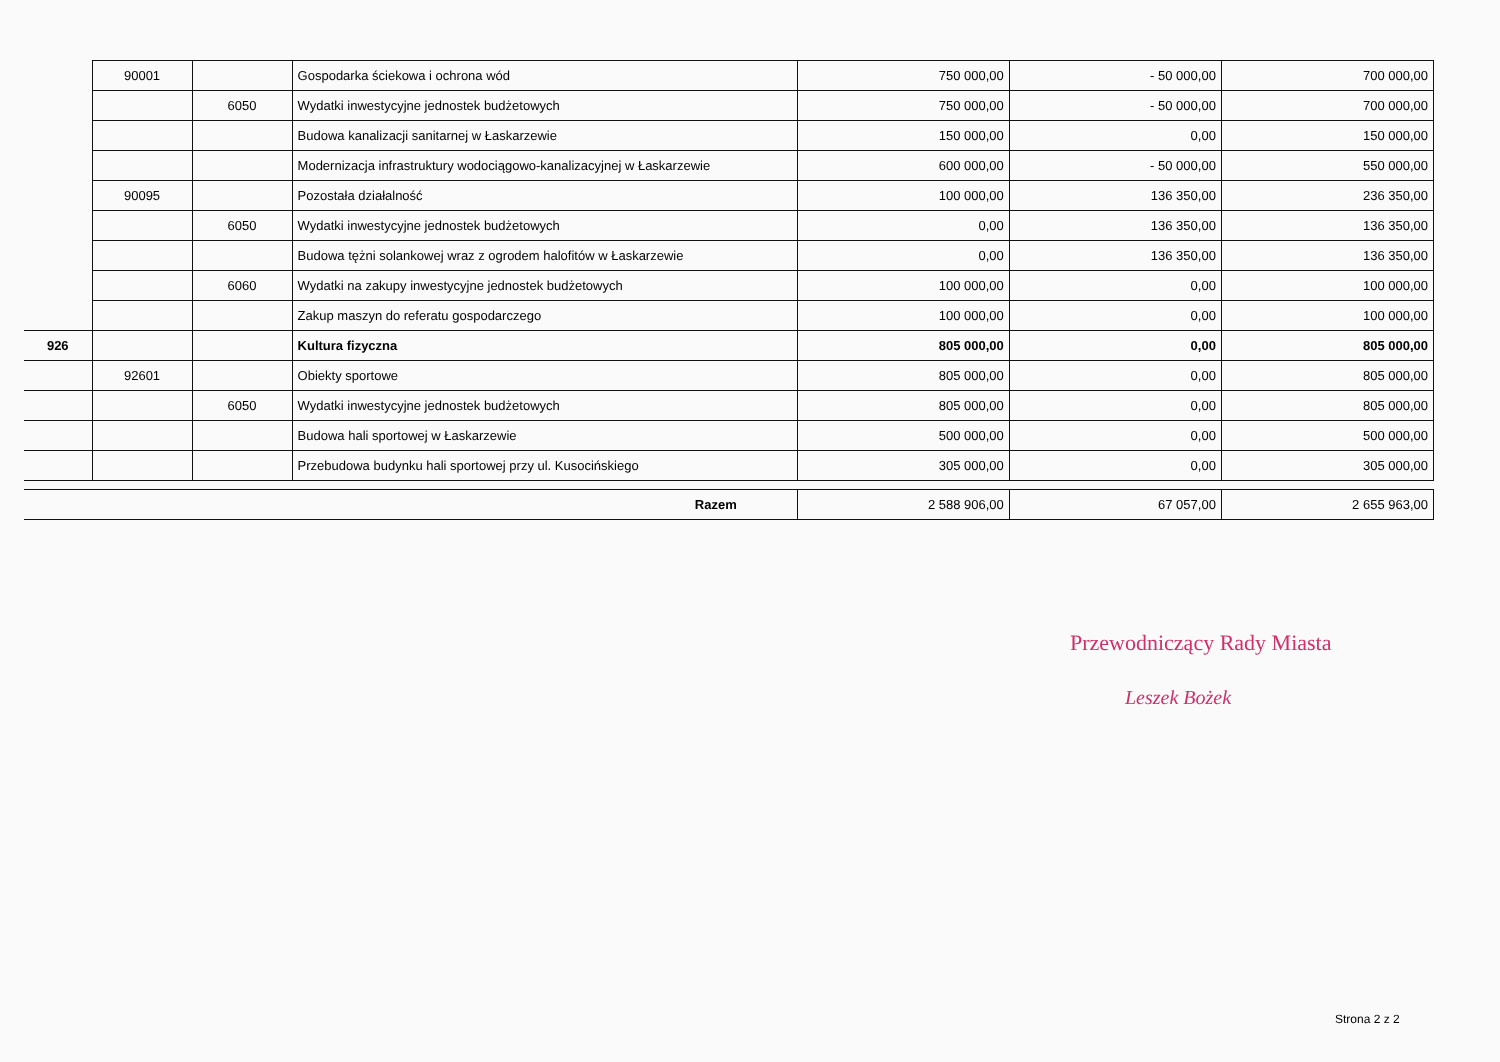| | 90001 | | Gospodarka ściekowa i ochrona wód | 750 000,00 | - 50 000,00 | 700 000,00 |
| | | 6050 | Wydatki inwestycyjne jednostek budżetowych | 750 000,00 | - 50 000,00 | 700 000,00 |
| | | | Budowa kanalizacji sanitarnej w Łaskarzewie | 150 000,00 | 0,00 | 150 000,00 |
| | | | Modernizacja infrastruktury wodociągowo-kanalizacyjnej w Łaskarzewie | 600 000,00 | - 50 000,00 | 550 000,00 |
| | 90095 | | Pozostała działalność | 100 000,00 | 136 350,00 | 236 350,00 |
| | | 6050 | Wydatki inwestycyjne jednostek budżetowych | 0,00 | 136 350,00 | 136 350,00 |
| | | | Budowa tężni solankowej wraz z ogrodem halofitów w Łaskarzewie | 0,00 | 136 350,00 | 136 350,00 |
| | | 6060 | Wydatki na zakupy inwestycyjne jednostek budżetowych | 100 000,00 | 0,00 | 100 000,00 |
| | | | Zakup maszyn do referatu gospodarczego | 100 000,00 | 0,00 | 100 000,00 |
| 926 | | | Kultura fizyczna | 805 000,00 | 0,00 | 805 000,00 |
| | 92601 | | Obiekty sportowe | 805 000,00 | 0,00 | 805 000,00 |
| | | 6050 | Wydatki inwestycyjne jednostek budżetowych | 805 000,00 | 0,00 | 805 000,00 |
| | | | Budowa hali sportowej w Łaskarzewie | 500 000,00 | 0,00 | 500 000,00 |
| | | | Przebudowa budynku hali sportowej przy ul. Kusocińskiego | 305 000,00 | 0,00 | 305 000,00 |
| Razem | | | | 2 588 906,00 | 67 057,00 | 2 655 963,00 |
Przewodniczący Rady Miasta
Leszek Bożek
Strona 2 z 2